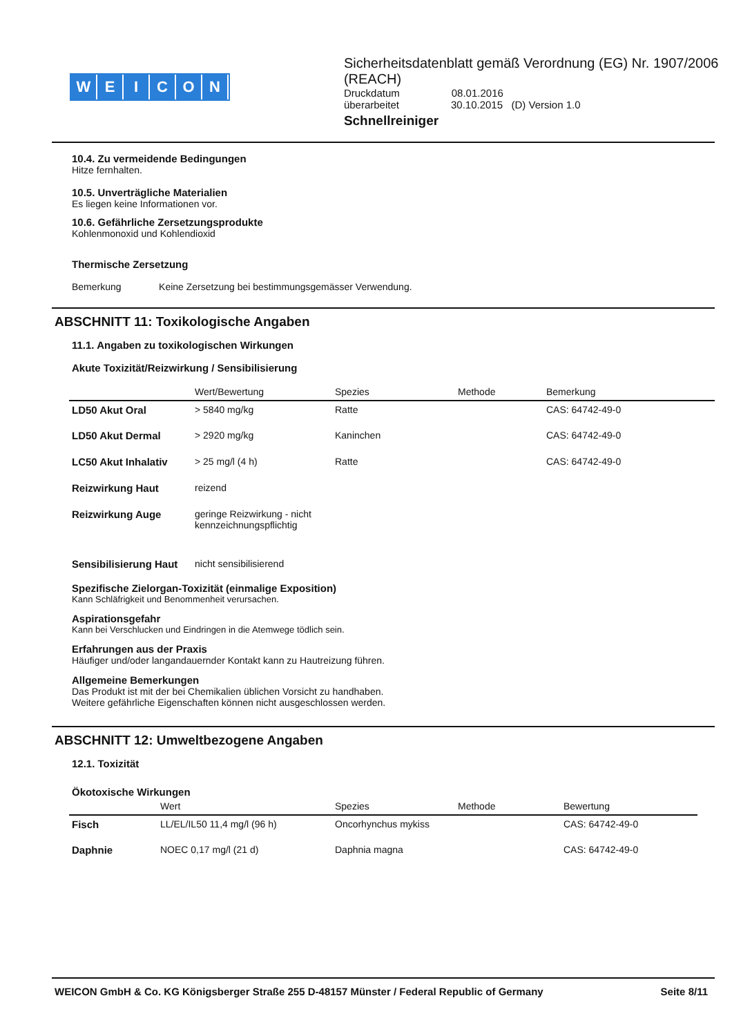WEICON
Sicherheitsdatenblatt gemäß Verordnung (EG) Nr. 1907/2006 (REACH)
Druckdatum 08.01.2016
überarbeitet 30.10.2015 (D) Version 1.0
Schnellreiniger
10.4. Zu vermeidende Bedingungen
Hitze fernhalten.
10.5. Unverträgliche Materialien
Es liegen keine Informationen vor.
10.6. Gefährliche Zersetzungsprodukte
Kohlenmonoxid und Kohlendioxid
Thermische Zersetzung
Bemerkung Keine Zersetzung bei bestimmungsgemässer Verwendung.
ABSCHNITT 11: Toxikologische Angaben
11.1. Angaben zu toxikologischen Wirkungen
Akute Toxizität/Reizwirkung / Sensibilisierung
| | Wert/Bewertung | Spezies | Methode | Bemerkung |
| --- | --- | --- | --- | --- |
| LD50 Akut Oral | > 5840 mg/kg | Ratte | | CAS: 64742-49-0 |
| LD50 Akut Dermal | > 2920 mg/kg | Kaninchen | | CAS: 64742-49-0 |
| LC50 Akut Inhalativ | > 25 mg/l (4 h) | Ratte | | CAS: 64742-49-0 |
| Reizwirkung Haut | reizend | | | |
| Reizwirkung Auge | geringe Reizwirkung - nicht kennzeichnungspflichtig | | | |
| Sensibilisierung Haut | nicht sensibilisierend | | | |
Spezifische Zielorgan-Toxizität (einmalige Exposition)
Kann Schläfrigkeit und Benommenheit verursachen.
Aspirationsgefahr
Kann bei Verschlucken und Eindringen in die Atemwege tödlich sein.
Erfahrungen aus der Praxis
Häufiger und/oder langandauernder Kontakt kann zu Hautreizung führen.
Allgemeine Bemerkungen
Das Produkt ist mit der bei Chemikalien üblichen Vorsicht zu handhaben.
Weitere gefährliche Eigenschaften können nicht ausgeschlossen werden.
ABSCHNITT 12: Umweltbezogene Angaben
12.1. Toxizität
Ökotoxische Wirkungen
| | Wert | Spezies | Methode | Bewertung |
| --- | --- | --- | --- | --- |
| Fisch | LL/EL/IL50 11,4 mg/l (96 h) | Oncorhynchus mykiss | | CAS: 64742-49-0 |
| Daphnie | NOEC 0,17 mg/l (21 d) | Daphnia magna | | CAS: 64742-49-0 |
WEICON GmbH & Co. KG Königsberger Straße 255 D-48157 Münster / Federal Republic of Germany Seite 8/11